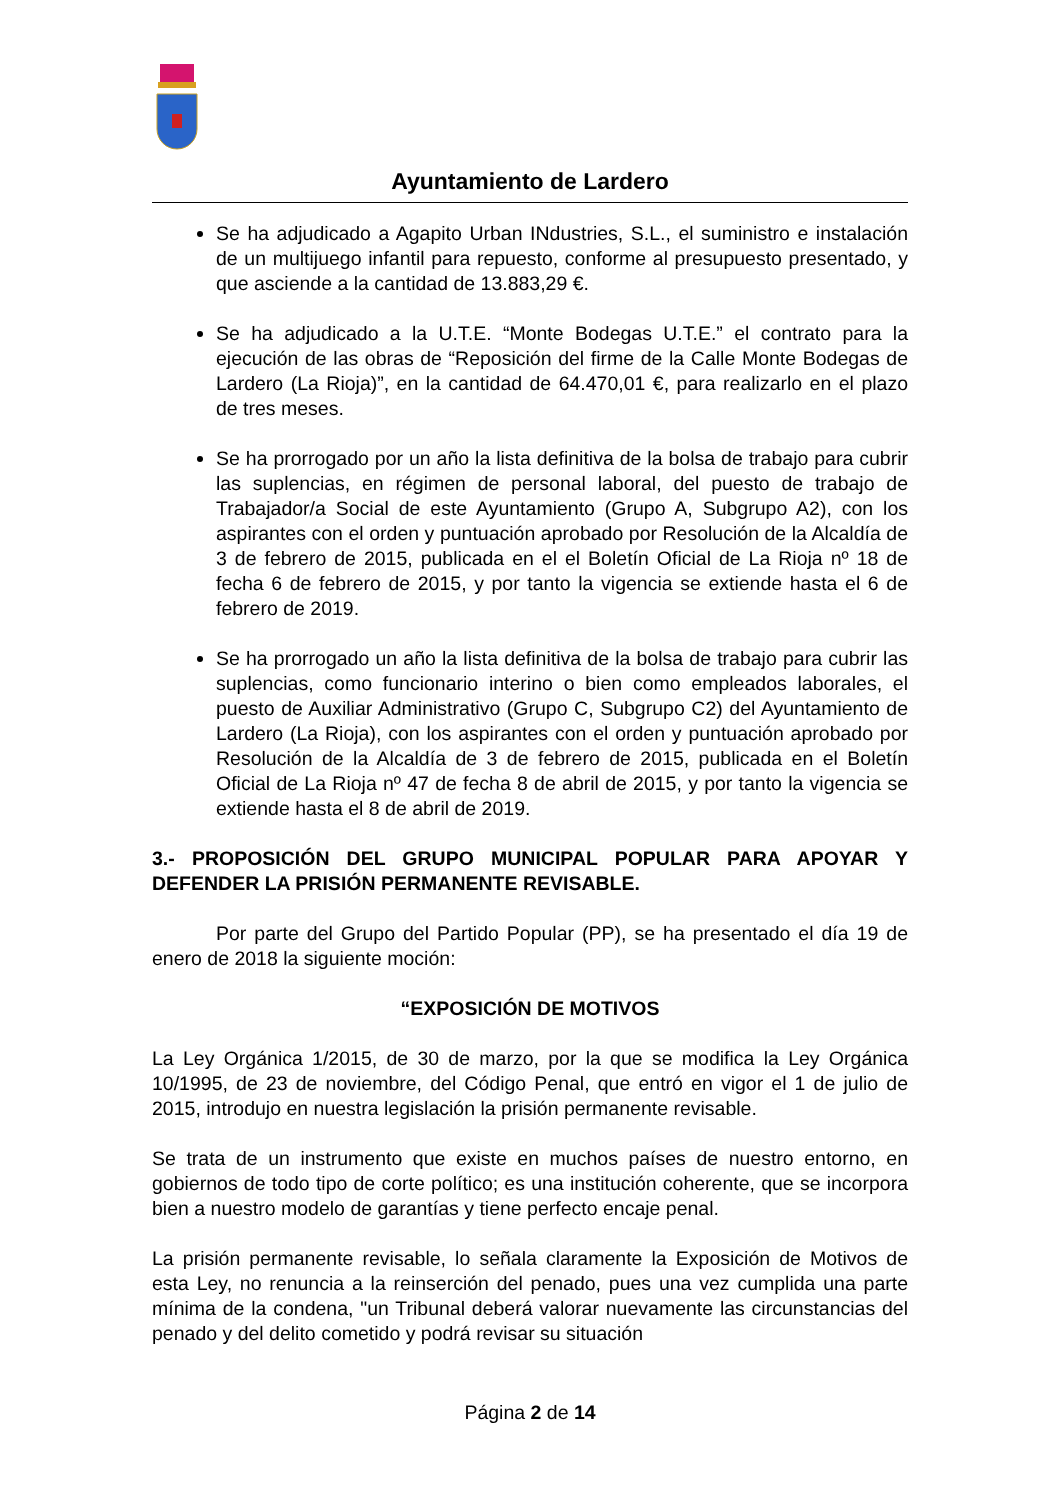Ayuntamiento de Lardero
Se ha adjudicado a Agapito Urban INdustries, S.L., el suministro e instalación de un multijuego infantil para repuesto, conforme al presupuesto presentado, y que asciende a la cantidad de 13.883,29 €.
Se ha adjudicado a la U.T.E. “Monte Bodegas U.T.E.” el contrato para la ejecución de las obras de “Reposición del firme de la Calle Monte Bodegas de Lardero (La Rioja)”, en la cantidad de 64.470,01 €, para realizarlo en el plazo de tres meses.
Se ha prorrogado por un año la lista definitiva de la bolsa de trabajo para cubrir las suplencias, en régimen de personal laboral, del puesto de trabajo de Trabajador/a Social de este Ayuntamiento (Grupo A, Subgrupo A2), con los aspirantes con el orden y puntuación aprobado por Resolución de la Alcaldía de 3 de febrero de 2015, publicada en el el Boletín Oficial de La Rioja nº 18 de fecha 6 de febrero de 2015, y por tanto la vigencia se extiende hasta el 6 de febrero de 2019.
Se ha prorrogado un año la lista definitiva de la bolsa de trabajo para cubrir las suplencias, como funcionario interino o bien como empleados laborales, el puesto de Auxiliar Administrativo (Grupo C, Subgrupo C2) del Ayuntamiento de Lardero (La Rioja), con los aspirantes con el orden y puntuación aprobado por Resolución de la Alcaldía de 3 de febrero de 2015, publicada en el Boletín Oficial de La Rioja nº 47 de fecha 8 de abril de 2015, y por tanto la vigencia se extiende hasta el 8 de abril de 2019.
3.- PROPOSICIÓN DEL GRUPO MUNICIPAL POPULAR PARA APOYAR Y DEFENDER LA PRISIÓN PERMANENTE REVISABLE.
Por parte del Grupo del Partido Popular (PP), se ha presentado el día 19 de enero de 2018 la siguiente moción:
“EXPOSICIÓN DE MOTIVOS
La Ley Orgánica 1/2015, de 30 de marzo, por la que se modifica la Ley Orgánica 10/1995, de 23 de noviembre, del Código Penal, que entró en vigor el 1 de julio de 2015, introdujo en nuestra legislación la prisión permanente revisable.
Se trata de un instrumento que existe en muchos países de nuestro entorno, en gobiernos de todo tipo de corte político; es una institución coherente, que se incorpora bien a nuestro modelo de garantías y tiene perfecto encaje penal.
La prisión permanente revisable, lo señala claramente la Exposición de Motivos de esta Ley, no renuncia a la reinserción del penado, pues una vez cumplida una parte mínima de la condena, "un Tribunal deberá valorar nuevamente las circunstancias del penado y del delito cometido y podrá revisar su situación
Página 2 de 14